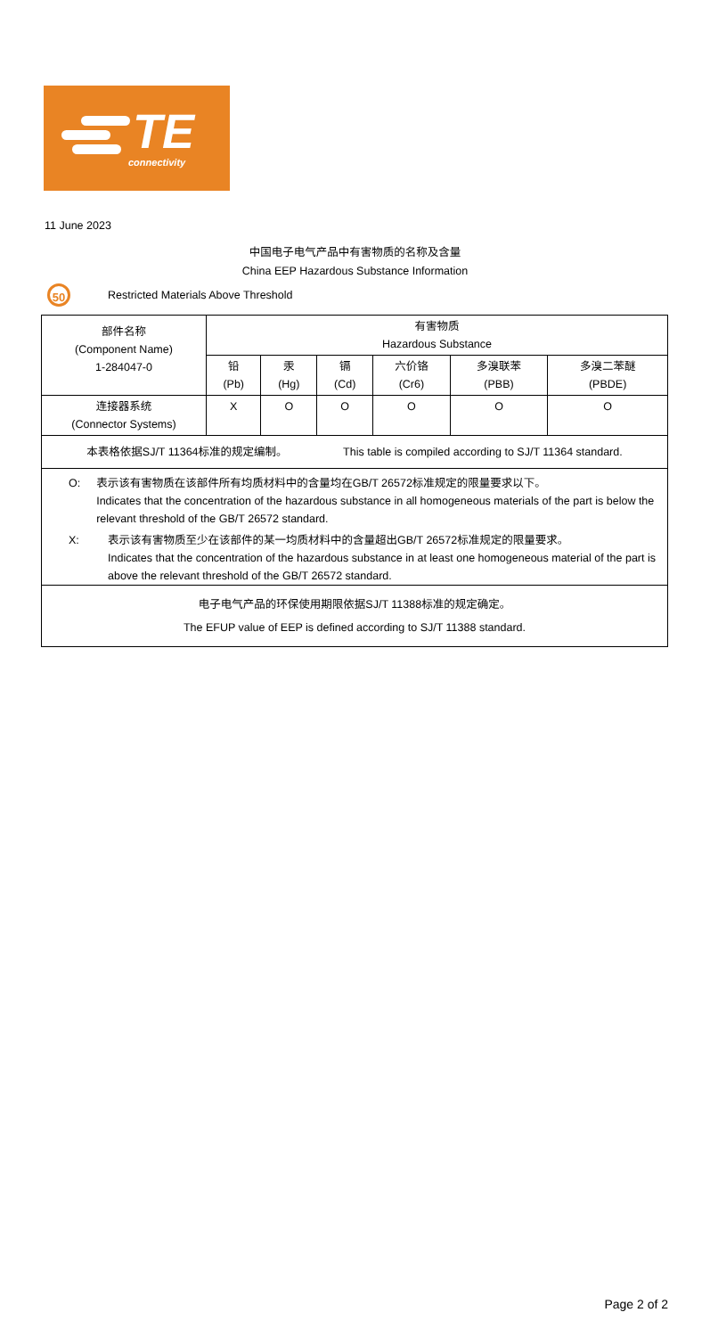TE
connectivity
11 June 2023
中国电子电气产品中有害物质的名称及含量
China EEP Hazardous Substance Information
50
Restricted Materials Above Threshold
| 部件名称 (Component Name) 1-284047-0 | 有害物质 Hazardous Substance | | | | | |
| --- | --- | --- | --- | --- | --- | --- |
| | 铅 (Pb) | 汞 (Hg) | 镉 (Cd) | 六价铬 (Cr6) | 多溴联苯 (PBB) | 多溴二苯醚 (PBDE) |
| 连接器系统 (Connector Systems) | X | O | O | O | O | O |
| 本表格依据SJ/T 11364标准的规定编制。 This table is compiled according to SJ/T 11364 standard. | | | | | | |
| O: 表示该有害物质在该部件所有均质材料中的含量均在GB/T 26572标准规定的限量要求以下。 Indicates that the concentration of the hazardous substance in all homogeneous materials of the part is below the relevant threshold of the GB/T 26572 standard. X: 表示该有害物质至少在该部件的某一均质材料中的含量超出GB/T 26572标准规定的限量要求。 Indicates that the concentration of the hazardous substance in at least one homogeneous material of the part is above the relevant threshold of the GB/T 26572 standard. | | | | | | |
| 电子电气产品的环保使用期限依据SJ/T 11388标准的规定确定。 The EFUP value of EEP is defined according to SJ/T 11388 standard. | | | | | | |
Page 2 of 2